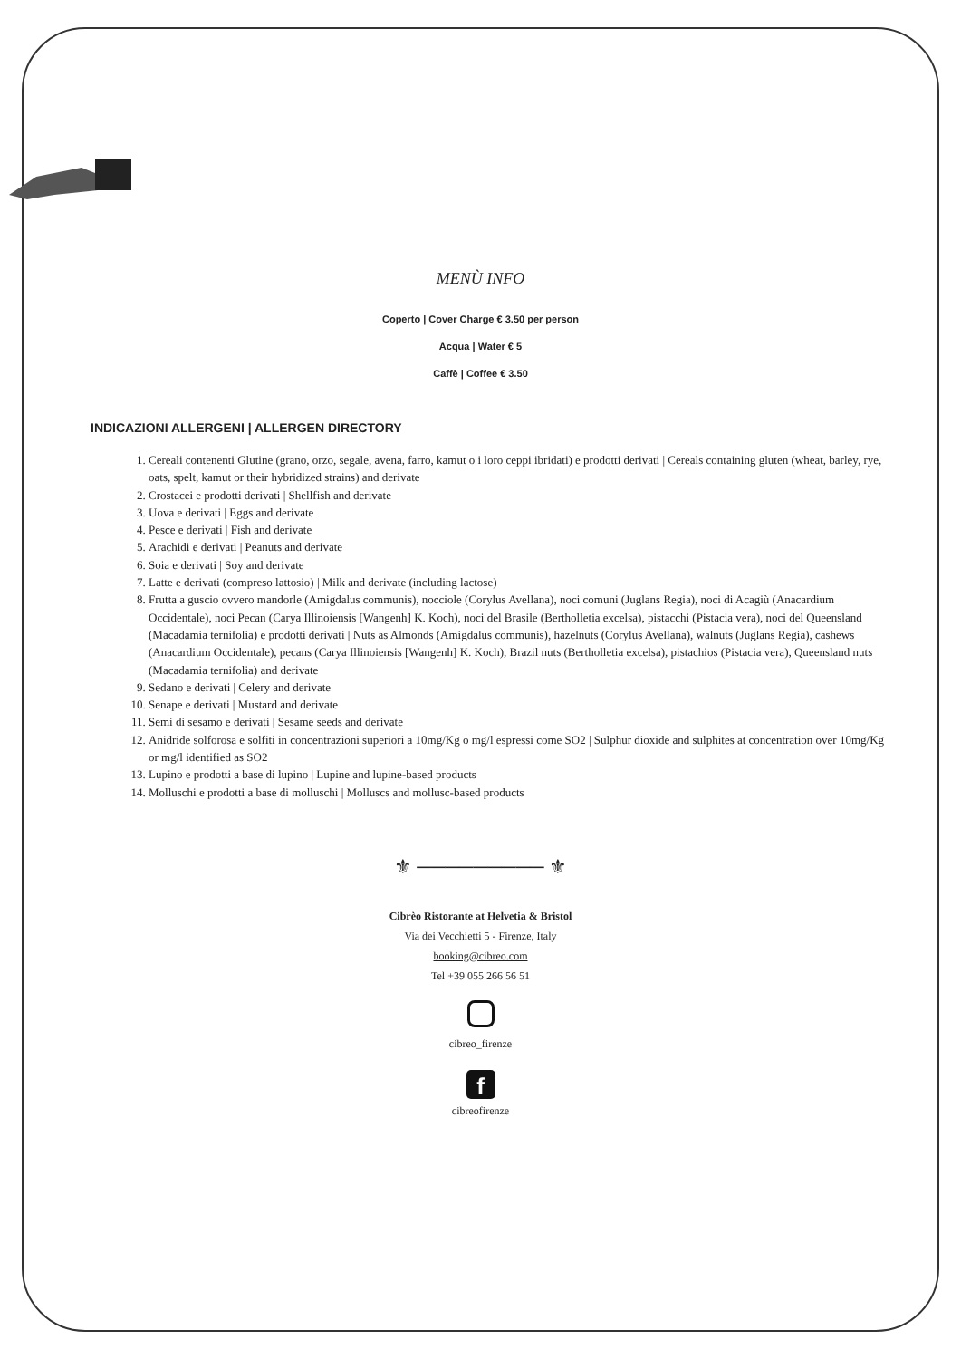MENÙ INFO
Coperto | Cover Charge € 3.50 per person
Acqua | Water € 5
Caffè | Coffee € 3.50
INDICAZIONI ALLERGENI | ALLERGEN DIRECTORY
1. Cereali contenenti Glutine (grano, orzo, segale, avena, farro, kamut o i loro ceppi ibridati) e prodotti derivati | Cereals containing gluten (wheat, barley, rye, oats, spelt, kamut or their hybridized strains) and derivate
2. Crostacei e prodotti derivati | Shellfish and derivate
3. Uova e derivati | Eggs and derivate
4. Pesce e derivati | Fish and derivate
5. Arachidi e derivati | Peanuts and derivate
6. Soia e derivati | Soy and derivate
7. Latte e derivati (compreso lattosio) | Milk and derivate (including lactose)
8. Frutta a guscio ovvero mandorle (Amigdalus communis), nocciole (Corylus Avellana), noci comuni (Juglans Regia), noci di Acagiù (Anacardium Occidentale), noci Pecan (Carya Illinoiensis [Wangenh] K. Koch), noci del Brasile (Bertholletia excelsa), pistacchi (Pistacia vera), noci del Queensland (Macadamia ternifolia) e prodotti derivati | Nuts as Almonds (Amigdalus communis), hazelnuts (Corylus Avellana), walnuts (Juglans Regia), cashews (Anacardium Occidentale), pecans (Carya Illinoiensis [Wangenh] K. Koch), Brazil nuts (Bertholletia excelsa), pistachios (Pistacia vera), Queensland nuts (Macadamia ternifolia) and derivate
9. Sedano e derivati | Celery and derivate
10. Senape e derivati | Mustard and derivate
11. Semi di sesamo e derivati | Sesame seeds and derivate
12. Anidride solforosa e solfiti in concentrazioni superiori a 10mg/Kg o mg/l espressi come SO2 | Sulphur dioxide and sulphites at concentration over 10mg/Kg or mg/l identified as SO2
13. Lupino e prodotti a base di lupino | Lupine and lupine-based products
14. Molluschi e prodotti a base di molluschi | Molluscs and mollusc-based products
⚜ ───────── ⚜
Cibrèo Ristorante at Helvetia & Bristol
Via dei Vecchietti 5 - Firenze, Italy
booking@cibreo.com
Tel +39 055 266 56 51
cibreo_firenze
f
cibreofirenze